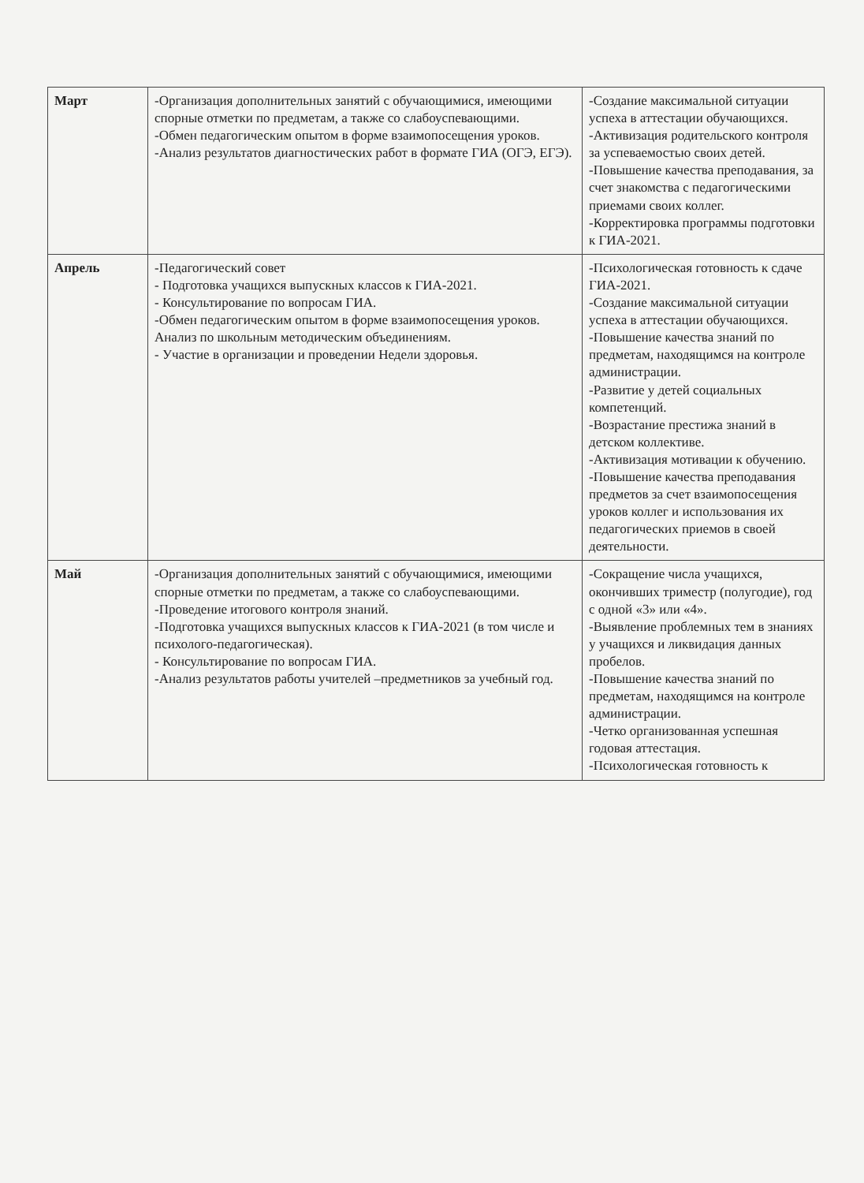| Март | -Организация дополнительных занятий с обучающимися, имеющими спорные отметки по предметам, а также со слабоуспевающими. -Обмен педагогическим опытом в форме взаимопосещения уроков. -Анализ результатов диагностических работ в формате ГИА (ОГЭ, ЕГЭ). | -Создание максимальной ситуации успеха в аттестации обучающихся. -Активизация родительского контроля за успеваемостью своих детей. -Повышение качества преподавания, за счет знакомства с педагогическими приемами своих коллег. -Корректировка программы подготовки к ГИА-2021. |
| Апрель | -Педагогический совет - Подготовка учащихся выпускных классов к ГИА-2021. - Консультирование по вопросам ГИА. -Обмен педагогическим опытом в форме взаимопосещения уроков. Анализ по школьным методическим объединениям. - Участие в организации и проведении Недели здоровья. | -Психологическая готовность к сдаче ГИА-2021. -Создание максимальной ситуации успеха в аттестации обучающихся. -Повышение качества знаний по предметам, находящимся на контроле администрации. -Развитие у детей социальных компетенций. -Возрастание престижа знаний в детском коллективе. -Активизация мотивации к обучению. -Повышение качества преподавания предметов за счет взаимопосещения уроков коллег и использования их педагогических приемов в своей деятельности. |
| Май | -Организация дополнительных занятий с обучающимися, имеющими спорные отметки по предметам, а также со слабоуспевающими. -Проведение итогового контроля знаний. -Подготовка учащихся выпускных классов к ГИА-2021 (в том числе и психолого-педагогическая). - Консультирование по вопросам ГИА. -Анализ результатов работы учителей –предметников за учебный год. | -Сокращение числа учащихся, окончивших триместр (полугодие), год с одной «3» или «4». -Выявление проблемных тем в знаниях у учащихся и ликвидация данных пробелов. -Повышение качества знаний по предметам, находящимся на контроле администрации. -Четко организованная успешная годовая аттестация. -Психологическая готовность к |